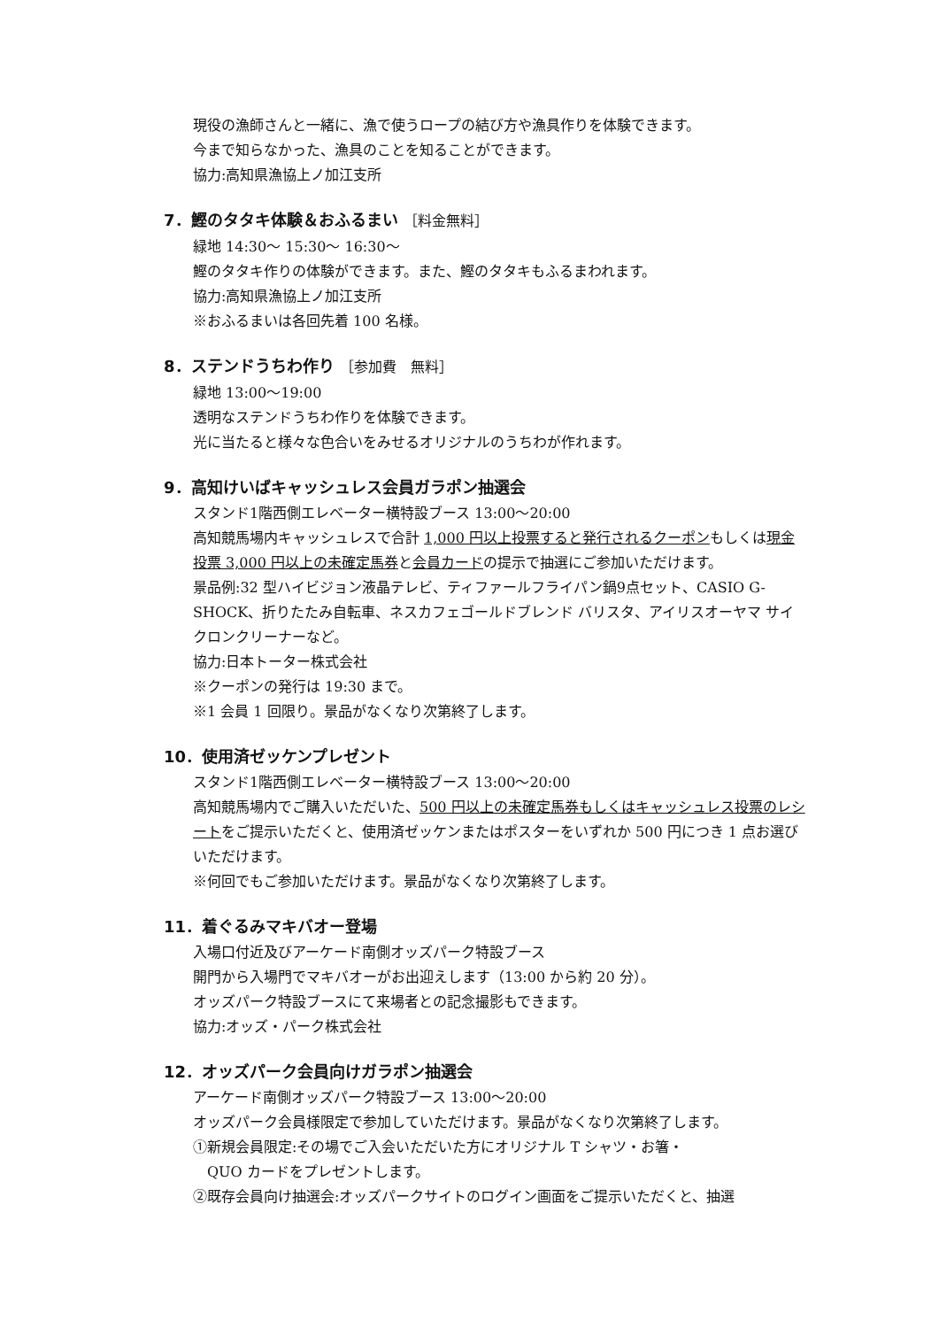現役の漁師さんと一緒に、漁で使うロープの結び方や漁具作りを体験できます。
今まで知らなかった、漁具のことを知ることができます。
協力:高知県漁協上ノ加江支所
7．鰹のタタキ体験＆おふるまい ［料金無料］
緑地 14:30～ 15:30～ 16:30～
鰹のタタキ作りの体験ができます。また、鰹のタタキもふるまわれます。
協力:高知県漁協上ノ加江支所
※おふるまいは各回先着 100 名様。
8．ステンドうちわ作り ［参加費　無料］
緑地 13:00～19:00
透明なステンドうちわ作りを体験できます。
光に当たると様々な色合いをみせるオリジナルのうちわが作れます。
9．高知けいばキャッシュレス会員ガラポン抽選会
スタンド1階西側エレベーター横特設ブース 13:00～20:00
高知競馬場内キャッシュレスで合計 1,000 円以上投票すると発行されるクーポンもしくは現金投票 3,000 円以上の未確定馬券と会員カードの提示で抽選にご参加いただけます。
景品例:32 型ハイビジョン液晶テレビ、ティファールフライパン鍋9点セット、CASIO G-SHOCK、折りたたみ自転車、ネスカフェゴールドブレンド バリスタ、アイリスオーヤマ サイクロンクリーナーなど。
協力:日本トーター株式会社
※クーポンの発行は 19:30 まで。
※1 会員 1 回限り。景品がなくなり次第終了します。
10．使用済ゼッケンプレゼント
スタンド1階西側エレベーター横特設ブース 13:00～20:00
高知競馬場内でご購入いただいた、500 円以上の未確定馬券もしくはキャッシュレス投票のレシートをご提示いただくと、使用済ゼッケンまたはポスターをいずれか 500 円につき 1 点お選びいただけます。
※何回でもご参加いただけます。景品がなくなり次第終了します。
11．着ぐるみマキバオー登場
入場口付近及びアーケード南側オッズパーク特設ブース
開門から入場門でマキバオーがお出迎えします（13:00 から約 20 分）。
オッズパーク特設ブースにて来場者との記念撮影もできます。
協力:オッズ・パーク株式会社
12．オッズパーク会員向けガラポン抽選会
アーケード南側オッズパーク特設ブース 13:00～20:00
オッズパーク会員様限定で参加していただけます。景品がなくなり次第終了します。
①新規会員限定:その場でご入会いただいた方にオリジナル T シャツ・お箸・
　QUO カードをプレゼントします。
②既存会員向け抽選会:オッズパークサイトのログイン画面をご提示いただくと、抽選